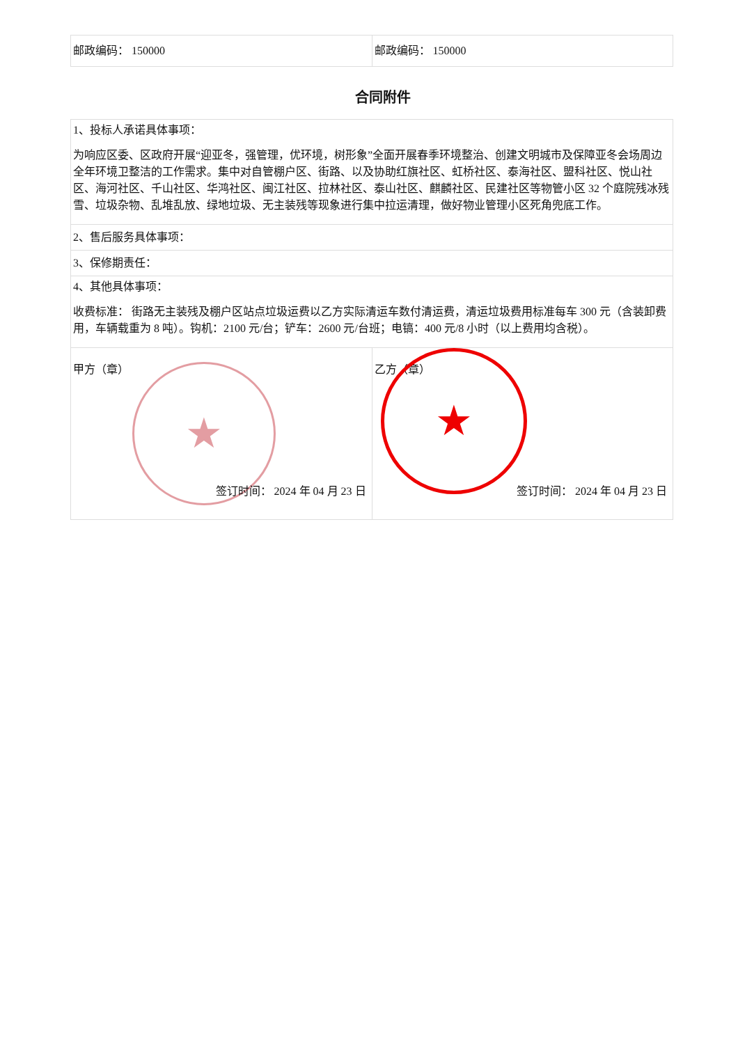| 邮政编码： 150000 | 邮政编码： 150000 |
合同附件
| 1、投标人承诺具体事项： 为响应区委、区政府开展“迎亚冬，强管理，优环境，树形象”全面开展春季环境整治、创建文明城市及保障亚冬会场周边全年环境卫整洁的工作需求。集中对自管棚户区、街路、以及协助红旗社区、虹桥社区、泰海社区、盟科社区、悦山社区、海河社区、千山社区、华鸿社区、闽江社区、拉林社区、泰山社区、麒麟社区、民建社区等物管小区 32 个庭院残冰残雪、垃圾杂物、乱堆乱放、绿地垃圾、无主装残等现象进行集中拉运清理，做好物业管理小区死角兜底工作。 | |
| 2、售后服务具体事项： | |
| 3、保修期责任： | |
| 4、其他具体事项： 收费标准： 街路无主装残及棚户区站点垃圾运费以乙方实际清运车数付清运费，清运垃圾费用标准每车 300 元（含装卸费用，车辆载重为 8 吨）。钩机：2100 元/台；铲车：2600 元/台班；电镐：400 元/8 小时（以上费用均含税）。 | |
| 甲方（章） ★ 签订时间： 2024 年 04 月 23 日 | 乙方（章） ★ 签订时间： 2024 年 04 月 23 日 |